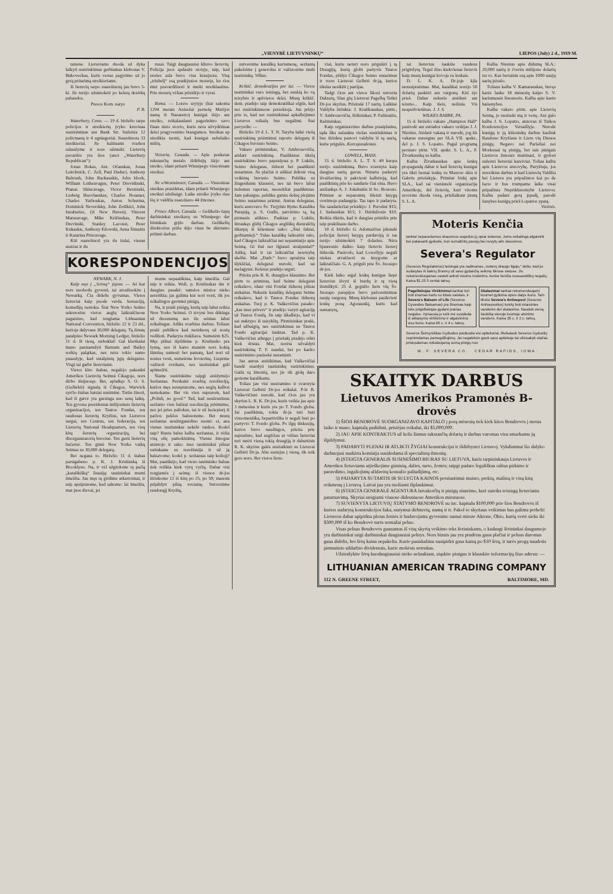„VIENYBĖ LIETUVNINKŲ“LIEPOS (July) 2 d., 1919 M.
tainėse. Lietuviams duoda už dyka laikyti susirinkimus gerbiamas klebonas V. Bukoveckas, kuris vertas pagyrimo už jo gerą pritarimą streikieriams.
Iš lietuvių tarpo suareštuotų jau buvo 5-ki. Jie turėjo užsimokėti po keletą desėtkų pabaudos.
Presos Kom. narys
P. B.
Waterbury, Conn. — 19 d. birželio tarpe policijos ir streikierių įvyko kruvinas susirėmimas ant Bank Str. Sužeista 12 policmanų ir 4 ugniagesiai. Suareštuota 33 streikieriai. Jie kaltinami tvarkos sulaužyme ir nore užmušti. Lietuvių pavardės yra šios (anot „Waterbury Republican“):
Jonas Bokas, Ant. Očauskas, Jonas Leitchnick, C. Zell, Paul Daduci, Anthony Baltrush, John Rackauskis, John Idock, William Lutheavagus, Peter Drevidinski, Pranas Shincavage, Victor Berzinski, Ludwig Buovlanskas, Charles Nousner, Charles Yarboukas, Anton Schurma, Dominick Neverdsky, John Zedikici, John Iuzabarize, (iš New Haven), Vincent Matusavage, Mike Križinskas, Peter Drevinski, Stanley Lacoust, Peter Kukaskis, Anthony Edowski, Anna Šimaitis ir Katarina Priscavage.
Kiti suareštuoti yra du italai, vienas austras ir du
rusai. Taigi daugiausiai kliuvo lietuvių. Policija juos apdaužė stotyje, taip, kad stoties asla buvo visa kraujuota. Visą „triubelį“ esą pradėjusios moterįs, ku rios ėmė pravardžiuoti ir mušti streiklaužius. Prie moterų vėliau prisidėjo ir vyrai.
Roma. — Loreto srytyje (kur sakoma 1294 metais Aniuolai pernešę Marijos namą iš Nazaretto) kunigai išėjo ant streiko, reikalaudami pagerinimo savo finan sinio stovio, kuris nėra užvydėtinas delei pragyvenimo brangumos. Streikas ap sireiškia tuomi, kad kunigai nebelaiko mišių.
Victoria, Canada. -- Apie penketas tukstančių metalo išdirbėjų išėjo ant streiko, idant pritarti Winnipego visuotinam streikui.
Ne wWestminster, Canada. — Visuotinas streikas prasidėtas, idant pritarti Winnipego streikui užsibaigė. Laike streiko įvyko riau šių ir valdžia suareštavo 44 žmones.
Prince Albert, Canada. -- Gelžkelio šapų darbininkai streikavę su Winnipego dar bininkais grįžo darban. Gelžkelių direktorius priža dėjo visus be skirtumo priimti darban.
KORESPONDENCIJOS
NEWARK, N. J.
Kaip męs į „Seimą“ jojom. — Jei kur nors nuobodu gyventi, tai atvažiuokite į Newarką. Čia didelis gyvumas. Vietos lietuviai kaip puode verda. Sensacijų, komedijų nestoka. Štai New Yorko Seimo sekretorius vietos anglų laikraščiuose pagarsino, kad rengiama Lithuanian National Convention, birželio 22 ir 23 dd., kurioje dalyvaus 30,000 delegatų. Tą žinutę patalpino Newark Morning Ledger, birželio 11 d. Iš tiesų, stebuklai! Gal klerikalai mano pasisamdyti Barnum and Bailey sorkių palątkas, nes nėra tokio namo pasaulyje, kad sutalpintų jųjų delegatus. Visgi tai garbė lietuviams.
Vietos kler. štabas, negalėjo pakenkti Amerikos Lietuvių Seimui Čikagoje, nors dirbo išsijuosęs. Bet, aplaikęs S. O. S. (Gelbėkit) signalą iš Čikagos, Warwick syrčio štabas baisiai nusiminė. Turite žinoti, kad ši gatvė yra garsinga nuo senų laikų. Ten gyvena prezidentas milijoninės lietuvių organizacijos, ten Tautos Fondas, ten raudonas lietuvių Kryžius, ten Lietuvos sargai, ten Centras, ten federacija, ten Lietuvių National Headquarters, ten visų kitų lietuvių organizacijų, bei disorganizatorių buveinė. Ten garsi lietuvių bučernė. Ten gimė New Yorko vaikų Seimas su 30,000 delegatų.
Bet negana to. Birželio 11 d. štabas parsigabeno p. K. J. Krušinską iš Brooklyno. Na, ir vėl užgirdome tą pačią „katalikišką“ litaniją: tautininkai mumi šmeižia. Jau męs tą girdime atkartotinai, ir taip apsipratome, kad sakome: lai šmeižia, mat juos dievai, jei
mums nepaaiškina, kaip šmeižia. Gal taip ir reikia. Well, p. Krušinskas dar ir daugiau pasakė: tamsios minios nieko nereiškia; jas galima kur nori vesti, tik jos reikalingos gavimui pinigų.
Na, ir prašė pinigų, kurių taip labai reikia New Yorko Seimui. O tėvynė bus dėkinga už duosnumą nes šis seimas labai reikalingas. Atliks svarbius darbus. Toliaus prašė publikos kad nesiduotų už nosių vedžioti. Padaryta rinkliava. Sumetėm $25. Męs pilnai išpildėme p. Krušinsko pra šymą, nes iš karto manėm nors kokią šimtinę sumesti bet pamatę, kad nori už nosies vesti, sumetėme kvoterinę. Liepėme važiuoti sveikam, nes tautininkai gali apšmeižti.
Šiame susirinkime taipgi atsižymėjo Seržantas. Perskaitė svarbią rezoliuciją, kurios męs nesupratome, nes anglų kalbos nemokame. Bet vis vien supratom, kad „Polish, no good.“ Tad, kad neužrustinus seržanto vien balsiai rezoliuciją priėmėme, nes jei pries paliokus, tai ir už luciepierį iš pačios peklos balsuotume. Bet musų seržantas neužsiganėdino tuomi: ei, ana vienas tautininkas nekėlė rankos. Kodel taip? Rustu balsu kalba seržantas, ir rėžia visą eilę pamokinimų. Vienas žmogus atsistojo ir sako: mes tautininkai pilnai sutinkame su rezoliunija ir už ją balsavome; kodel p. seržantas taip koliojį? Mat, paaiškėjo, kad vieno tautininko balsas tiek reiškia kiek vyrų vyčių. Dabar visi rengiamės į seimą: iš vienos dr-jos išrinkome 12 iš kitų po 25, po 50; manom pripildyti pilną svetainę. Sutversime raudonąjį Kryžių,
sutversime katalikų kariumenę, seržantą pakelsime į generolus ir važiuosime mušt tautininkų. Vilkas.
Krikšč. demokratijos per lai. — Vietos tautininkai varo teisingą, bet sunkią ko vą teisybės ir apšvietos delei. Musų krikšč. dem. pradėjo taip demokratiškai elgtis, kad net susirinkimuose persekioja. Jau priėjo prie to, kad net susirinkimai apkalbėjimui Lietuvos reikalų bus negalimi. Štai pavyzdis: —
Birželio 19 d. L. T. N. Taryba laikė viešą susirinkimą priėmimui raporto delegatų iš Čikagos buvusio Seimo.
Vakaro pirmininkas, V. Ambrozevičia, atidarė susirinkimą. Paaiškinus tikslą susirinkimo buvo paprašytas p. P. Lukšis, Seimo delegatas, išduoti bei paaiškinti nutarimus. Jis plačiai ir aiškiai išdėstė visą veikimą buvusio Seimo. Publika su žingeidumu klausėsi, nes tai buvo labai indomus raportas, nuosekliai paaiškintas. Jam pabaigus, publika garsiu delnų plojimu Seimo nutarimus priėmė. Antras delegatas, kuris atstovavo Šv. Trejybės Rymo Kataliku Parapiją, p. S. Gudis, patvirtino tą, ką pirmasis aiškino. Paskiau p. Lukšis, ištraukęs glėbį Čikagos angliškų dienraščių iškarpų iš kišeniaus sako: „Štai faktai, gerbiamieji.“ Tulas katalikų laikraštis rašo, kad Čikagos laikraščiai nei nepaminėjo apie Seimą. Gi štai net ilgiausi straipsniai!“ Aiškų, kad ir tai laikraščiai neteisybę skelbė. Mat „Darb.“ buvo aprašyta taip šlykščiai, delegatai nurodė, kad tai melagystė. Keletas pradėjo urgsti.
Prieita prie R. K. draugijos klausimo. Bet pirm to priminta, kad Seime delegatai reikalavo, idant visi Fondai išduotų pilnas atskaitas. Nekurie katalikų delegatai Seime reikalavo, kad ir Tautos Fondas išduotų atskaitas. Tuoj p. K. Vaškevičius pasako: „kas mus privers“ ir pradėjo varyti agitaciją už Tautos Fondą. Jis taip iškalbėjo, kad vi sai nukrypo iš taisyklių. Pirmininkas prašė, kad užbaigtų, nes susirinkimas ne Tautos Fondo agitacijai šauktas. Tad p. K. Vaškevičius atbėgęs į priešakį pradėjo rėkti kiek drutas. Mat, norėta užvaldyti susirinkimą T. F. naudai, bet po karšto susirėmimo pasisekė nuraminti.
Jau antras atsitikimas, kad Vaškevičiai bandė suardyti tautininkų susirinkimus. Gaila tų žmonių, nes jie tik gėdą daro geriems katalikams.
Toliau jau visi nusiramino ir svarstyta Lietuvai Gelbėti Dr-jos reikalai. P-lė B. Vaškevičiutė nurodė, kad čion jau yra skyrius L. R. K. Dr-jos, kuris veikia jau apie 3 mėnesius ir kuris yra po T. Fondo globa. Jai paaiškinta, tokia dr-ja turi buti visuomeniška, bepartiviška ir negali buti po partyvio T. Fondo globa. Po ilgų diskusijų, kurios buvo naudingos, prieita prie supratimo, kad augščiau ar vėliau lietuviai turi turėti vieną tokią draugiją ir dabartinis R. K. skyrius galės susitaikinti su Lietuvai Gelbėti Dr-ja. Abu susiejus į vieną, tik reik gero noro. Bet vietos lietu-
viai, kurie neturi noro prigulėti į tą Draugiją, kurią globi partyvis Tautos Fondas, pildys Čikagos Seimo nutarimus ir tvers Lietuvai Gelbėti dr-ją, kurios tikslas nesikišt į partijas.
Tadgi čion ant vietos likosi sutverta Daktarų, Slau gių Lietuvai Pagelbą Teikti Dr-jos skyrius. Prisirašė 17 narių. Laikinė Valdyba išrinkta: J. Kralikauskas, pirm.; V. Ambrozevičia, Iždininkas; P. Faltinaitis, Raštininkas.
Kaip organizavimo darbas prasiplatins, tąda liks sušaukta viešas susirinkimas ir bus išrinkta pastovi valdyba iš tų narių, kurie prigulės. Korespondentas
LOWELL, MASS.
15 d. birželio A. L. T. S. 49 kuopa turėjo susirinkimą. Buvo svarstyta kaip daugiau narių gavus. Nutarta padaryti išvažiavimą ir pakviesti kalbėtoją, kad paaiškintų prie ko sandarie čiai eina. Buvo atsilankęs A. J. Jokubaitis iš So. Bostono. Priminė ar neparemtų išleisti knygų svetimoje padangėje. Tas tapo ir padaryta. Šie sandariečiai prisidėjo: J. Perodnė $15; J. Sadauskas $15; J. Dzidulionis $10. Reikia tikėtis, kad ir daugiau prisidės prie taip prakilnaus darbo.
10 d. birželio G. Adomaičius įskundė policijai lietuvį knygų pardavėją ir tas turėjo užsimokėti 7 dolarius. Nėra bjauresnio daikto kaip lietuvis lietuvį išduoda. Pasirodo, kad Lowellyje negali niekas atvažiuoti su knygoms ar laikraščiais. G. A. priguli prie Šv. Juozapo dr-jos.
Kiek laiko atgal lenkų kunigas liepė lietuvius išvyti iš burdų ir tą vietą išsmilkyti. 25 d. gegužio lietu vių Šv. Juozapo parapijos buvo pašventinimas naujų vargonų. Musų klebonas pasikvietė lenkų poną Agonauskį, kuris kad sumanytų,
tai lietuvius šaukšte vandens prigirdytų. Tegul žino kiekvienas lietuvis kaip musų kunigai kovoja su lenkais.
D. L. K. A. Dr-joje kįla nesusipratimas. Mat, katalikai norėjo 50 dolarių paskirti ant vargonų. Kiti ėjo prieš. Dabar nekurie atsidurė ant teismo... Kaip išeis, nežinia. Vis neapsišvietimas. J. J. S.
WILKES BARRE, PA.
15 d. birželio vakare „Hampton Hall“ pasirodė ant estrados vakaro vedėjas J. J. Nienius. Atidarė vakarą ir nurodė, jog šis vakaras surengtas per SLA VII. apskr., del p. J. S. Lopatto. Pagal programą perstato pirm. VII. apskr. S. L. A., F. Živatkauską su kalba.
Kalba Živatkauskas apie lenkų propagandą dabar ir kad lietuvių kunigai yra tikri bernai lenkų su Mastow skiu ir Gabriu priešakyje. Priminė biskį apie SLA., kad tai vienintelė organizacija Amerikoje, del lietuvių, kuri visoms srovėms duoda vietą, prisilaikant įstatų S. L. A.
Kalba Nienius apie didumą SLA.: 20,000 narių ir čvertis milijono dolarių tur to. Kas bertainis esą apie 1000 naujų narių įsirašo.
Toliaus kalba V. Kamarauskas, buvęs karės lauke 18 mėnesių kaipo S. V. kariumenės liuosnoris. Kalba apie karės baisenybes.
Kalba vakaro pirm. apie Lietuvių Seimą, jo nusiseki mą ir vertę. Ant galo kalba J. S. Lopatto, atstovas iš Taikos Konferencijos Versaillyje. Nurodė kunigų ir jų kišeniukų darbus kaslink Raudono Kryžiaus ir Lietu vių Dienos pinigų. Negavo nei Paršeliai nei Morkunai tų pinigų, bet tais pinigais Lietuvos žmonės maitinasi, ir gydosi sužeisti lietuviai kareiviai. Toliau kalba apie Lietuvos atstovybę. Paryžiuje, jos nuveiktus darbus ir kad Lietuvių Valdžia bei Lietuva yra pripažintos kai po de facto ir bus trumpame laike visai pripažinta Nepriklusomybė Lietuvos. Kalba padarė gerą įspudį, parodė šunybes kunigų prieš Lopattos ypatą.
Vietinis.
Moteris Kenčia
tankiai nepanešamus skausmus sugedus jų opiai sistemai. Joms reikalinga atgaivinti bei pataisanti gyduolė, kuri sumažintų pavojų bei nuvytų alin skausmus.
Severa's Regulator
(Severos Regulatorius) teisingai yra vadinamas „moterų draugu ligoje,“ delto, kad jis sudarytas iš šaknų žinomų už savo gydančią veikmę tikrose vietose. Jis rekomenduojamas vastoti anksti visoms moterims, kurios kenčia nuosavotiškų negalių. Kaina $1.25 5 centai taksų.
Pagelbėtojas Virškinimui tankiai turi buti imamas kartu su kitais vaistais, ir Severa's Balsam of Life (Severos Gyvasties Balsamas) yra žinomas kaip toks prigelbėtojas gydant įvairias negales. Vyriausia jo veik mė susideda iš atitaisymo virškinimo ir atgaivinimo viso kuno. Kaina 85 c. ir 4 c. taksų.
Skalavimai tankiai rekomenduojami kuomet gydoma opios dalys kuno. Tam tikslui Severa's Antisepsol (Severos Antisepsolius) turėtų buti inlaisintas vandenin del skalavimo. Naudok vieną šaukštą vienoje kvortoje atvirinto vandens. Kaina 35 c. ir 2 c. taksų.
Severos Šeimyniškas Gyduoles parduoda visi aptiekoriai. Reikalauk Severos Gyduolių nepriimdamas pamegdžiojimų. Jei negalėtum gauti savo aptiekoje tai užsisakyk stačiai, prisiųsdamas reikalaujamą sumą pinigų nuo
W. F. SEVERA CO. CEDAR RAPIDS, IOWA.
SKAITYK DARBUS
Lietuvos Amerikos Pramonės B-drovės
1) ŠIOJI BENDROVĖ SUORGANIZAVO KAPITALO į porą mėnesių tiek kiek kitos Bendrovės į metus laiko ir mano, kapitalą padidinti, prisiėjus reikalui, iki $5,000,000.
2) JAU APIE KONTRAKTUS už kelis šimtus tukstančių dolarių ir darbus varomas visu smarkumu jų išpildymui.
3) PADARYTI PLENAI IR ATLIKTI ŽYGIAI konstrukcijai ir išdirbystei Lietuvoj. Vykdinimui šio dalyko darbuojasi nuskirta komisija susidedama iš specialistų-žmonių.
4) ĮSTEIGTA GENERALIS SUSINEŠIMO BIURAS SU LIETUVA, kuris tarpininkauja Lietuvos ir Amerikos lietuviams atjieškojime giminių, dalies, turto, žemės; taipgi padaro legališkus raštus pirkimo ir paravdimo, ingaliojimų afidavitų konsulio paliudijimų, etc.
5) PADARYTA SUTARTIS IR SULYGTA KAINOS persiuntimui maisto, prekių, mašinų ir visų kitų reikmenų į Lietuvą. Laivai jau yra ruošiami išplaukimui.
6) ĮSTEIGTA GENERALĖ AGENTURA laivakorčių ir pinigų siuntimo, kuri suteiks teisingą lietuviams patarnavimą. Skyriai steigiami visuose didesniuose Amerikos miestuose.
7) SUVIENYTA LIETUVIŲ STATYMO BENDROVĖ su inc. kapitalu $100,000 prie šios Bendrovės iš kurios sudarytą konstrukcijos šaka, statymui dirbtuvių, namų ir tt. Pakol to skyriaus veikimas bus galima perkelti Lietuvon dabar apipirkta plotas žemės ir budavojama gyvenimo namai mieste Akrone, Ohio, kurių vertė sieks iki $300,000 iš ko Bendrovė turės nemažai pelno.
Visas pelnas Bendrovės gaunamas iš visų skyrių veikimo teks šėrininkams, o kadangi šėrininkai daugumoje yra darbininkai taigi darbininkai daugiausiai pelnys. Nors biznis jau yra pradėtas gana plačiai ir pelnas daromas gana didelis, bet šėrų kaina nepakelta. Kurie pasiskubins nusipirkti gaus kainą po $10 šėrą, ir turės progą naudotis pirmutinio uždarbio dividentais, kurie mokėsis netrukus.
Užsirašykite šėrų kuodaugiausiai nieko nelaukiant, siųskite pinigus ir klauskite informacijų šiuo adresu: —
LITHUANIAN AMERICAN TRADING COMPANY
112 N. GREENE STREET, BALTIMORE, MD.